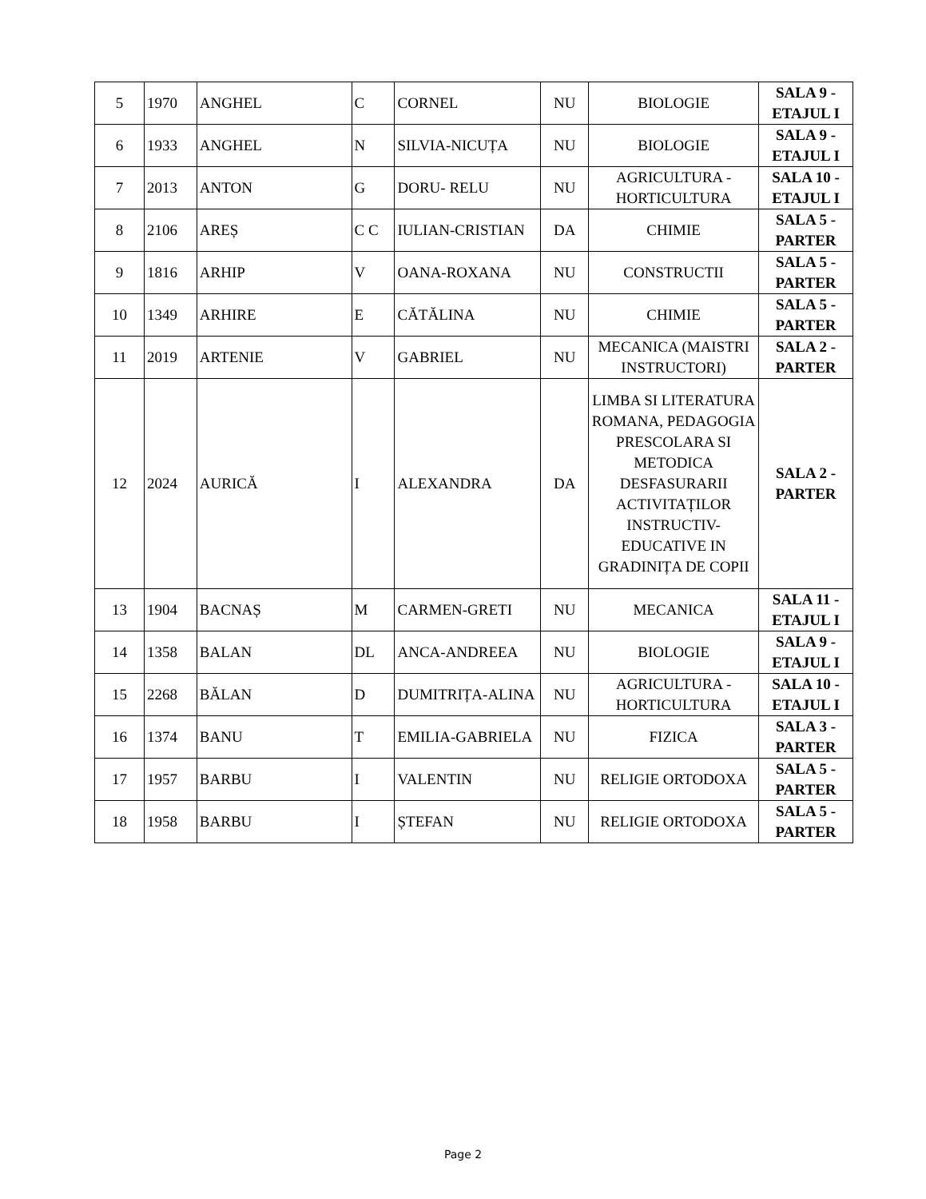| 5 | 1970 | ANGHEL | C | CORNEL | NU | BIOLOGIE | SALA 9 - ETAJUL I |
| 6 | 1933 | ANGHEL | N | SILVIA-NICUȚA | NU | BIOLOGIE | SALA 9 - ETAJUL I |
| 7 | 2013 | ANTON | G | DORU- RELU | NU | AGRICULTURA - HORTICULTURA | SALA 10 - ETAJUL I |
| 8 | 2106 | AREȘ | C C | IULIAN-CRISTIAN | DA | CHIMIE | SALA 5 - PARTER |
| 9 | 1816 | ARHIP | V | OANA-ROXANA | NU | CONSTRUCTII | SALA 5 - PARTER |
| 10 | 1349 | ARHIRE | E | CĂTĂLINA | NU | CHIMIE | SALA 5 - PARTER |
| 11 | 2019 | ARTENIE | V | GABRIEL | NU | MECANICA (MAISTRI INSTRUCTORI) | SALA 2 - PARTER |
| 12 | 2024 | AURICĂ | I | ALEXANDRA | DA | LIMBA SI LITERATURA ROMANA, PEDAGOGIA PRESCOLARA SI METODICA DESFASURARII ACTIVITAȚILOR INSTRUCTIV-EDUCATIVE IN GRADINIȚA DE COPII | SALA 2 - PARTER |
| 13 | 1904 | BACNAȘ | M | CARMEN-GRETI | NU | MECANICA | SALA 11 - ETAJUL I |
| 14 | 1358 | BALAN | DL | ANCA-ANDREEA | NU | BIOLOGIE | SALA 9 - ETAJUL I |
| 15 | 2268 | BĂLAN | D | DUMITRIȚA-ALINA | NU | AGRICULTURA - HORTICULTURA | SALA 10 - ETAJUL I |
| 16 | 1374 | BANU | T | EMILIA-GABRIELA | NU | FIZICA | SALA 3 - PARTER |
| 17 | 1957 | BARBU | I | VALENTIN | NU | RELIGIE ORTODOXA | SALA 5 - PARTER |
| 18 | 1958 | BARBU | I | ȘTEFAN | NU | RELIGIE ORTODOXA | SALA 5 - PARTER |
Page 2